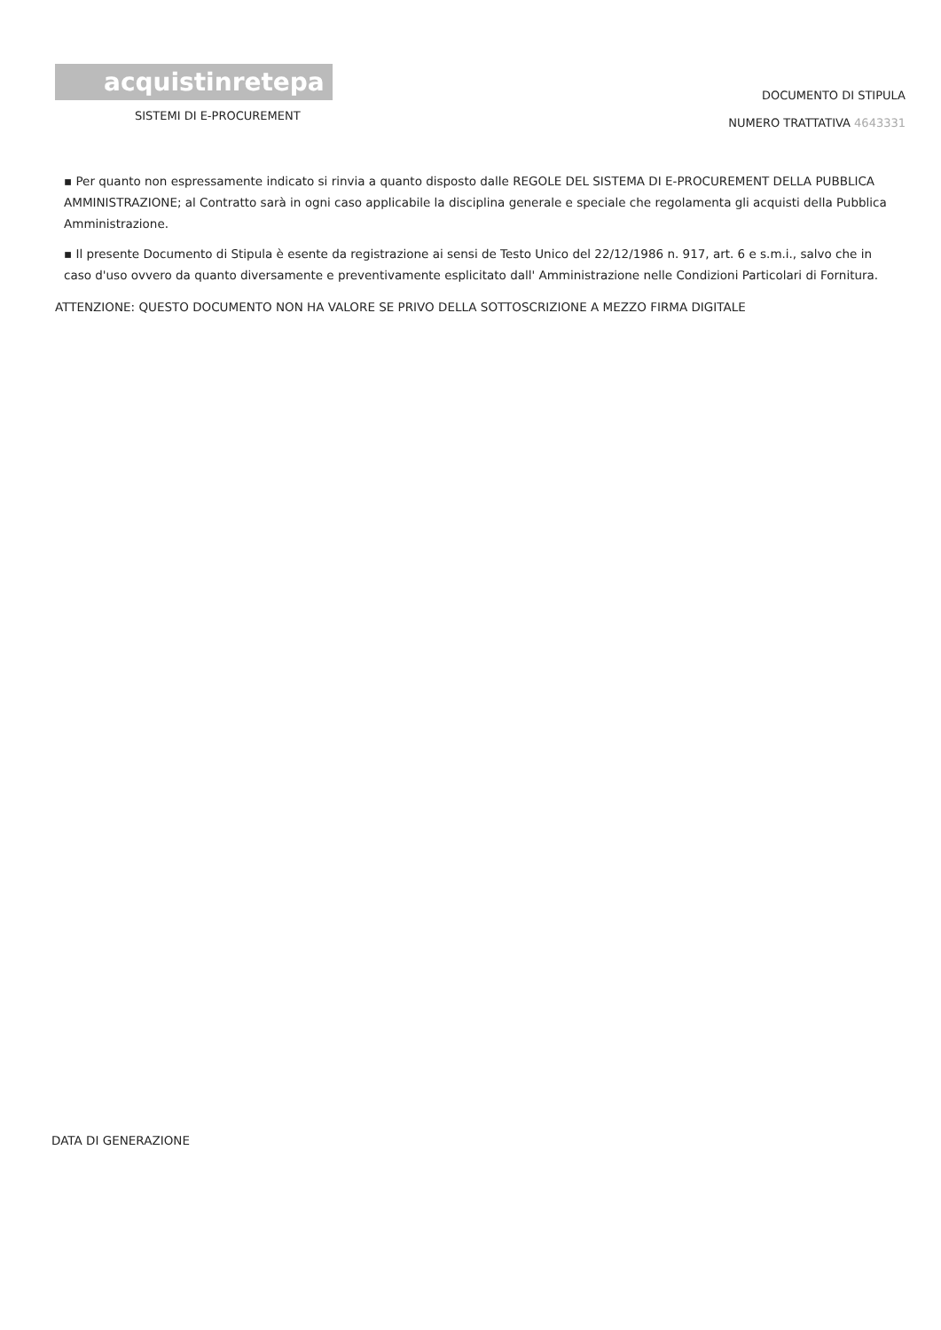acquistinretepa
SISTEMI DI E-PROCUREMENT
DOCUMENTO DI STIPULA
NUMERO TRATTATIVA 4643331
▪ Per quanto non espressamente indicato si rinvia a quanto disposto dalle REGOLE DEL SISTEMA DI E-PROCUREMENT DELLA PUBBLICA AMMINISTRAZIONE; al Contratto sarà in ogni caso applicabile la disciplina generale e speciale che regolamenta gli acquisti della Pubblica Amministrazione.
▪ Il presente Documento di Stipula è esente da registrazione ai sensi de Testo Unico del 22/12/1986 n. 917, art. 6 e s.m.i., salvo che in caso d'uso ovvero da quanto diversamente e preventivamente esplicitato dall' Amministrazione nelle Condizioni Particolari di Fornitura.
ATTENZIONE: QUESTO DOCUMENTO NON HA VALORE SE PRIVO DELLA SOTTOSCRIZIONE A MEZZO FIRMA DIGITALE
DATA DI GENERAZIONE